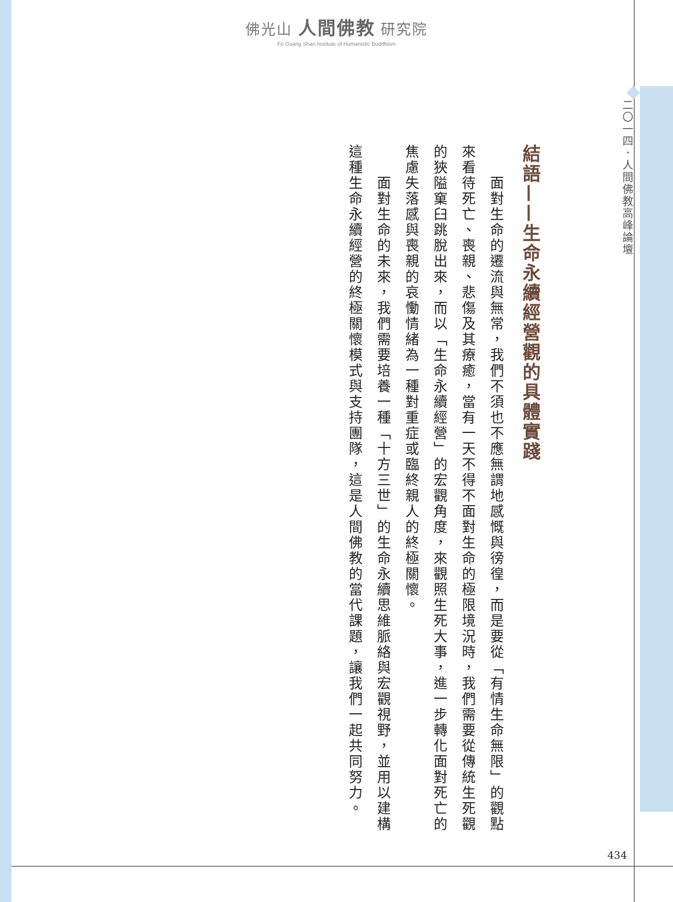佛光山 人間佛教 研究院
Fo Guang Shan Institute of Humanistic Buddhism
二〇一四．人間佛教高峰論壇
結語——生命永續經營觀的具體實踐
　　面對生命的遷流與無常，我們不須也不應無謂地感慨與徬徨，而是要從「有情生命無限」的觀點來看待死亡、喪親、悲傷及其療癒，當有一天不得不面對生命的極限境況時，我們需要從傳統生死觀的狹隘窠臼跳脫出來，而以「生命永續經營」的宏觀角度，來觀照生死大事，進一步轉化面對死亡的焦慮失落感與喪親的哀慟情緒為一種對重症或臨終親人的終極關懷。
　　面對生命的未來，我們需要培養一種「十方三世」的生命永續思維脈絡與宏觀視野，並用以建構這種生命永續經營的終極關懷模式與支持團隊，這是人間佛教的當代課題，讓我們一起共同努力。
434